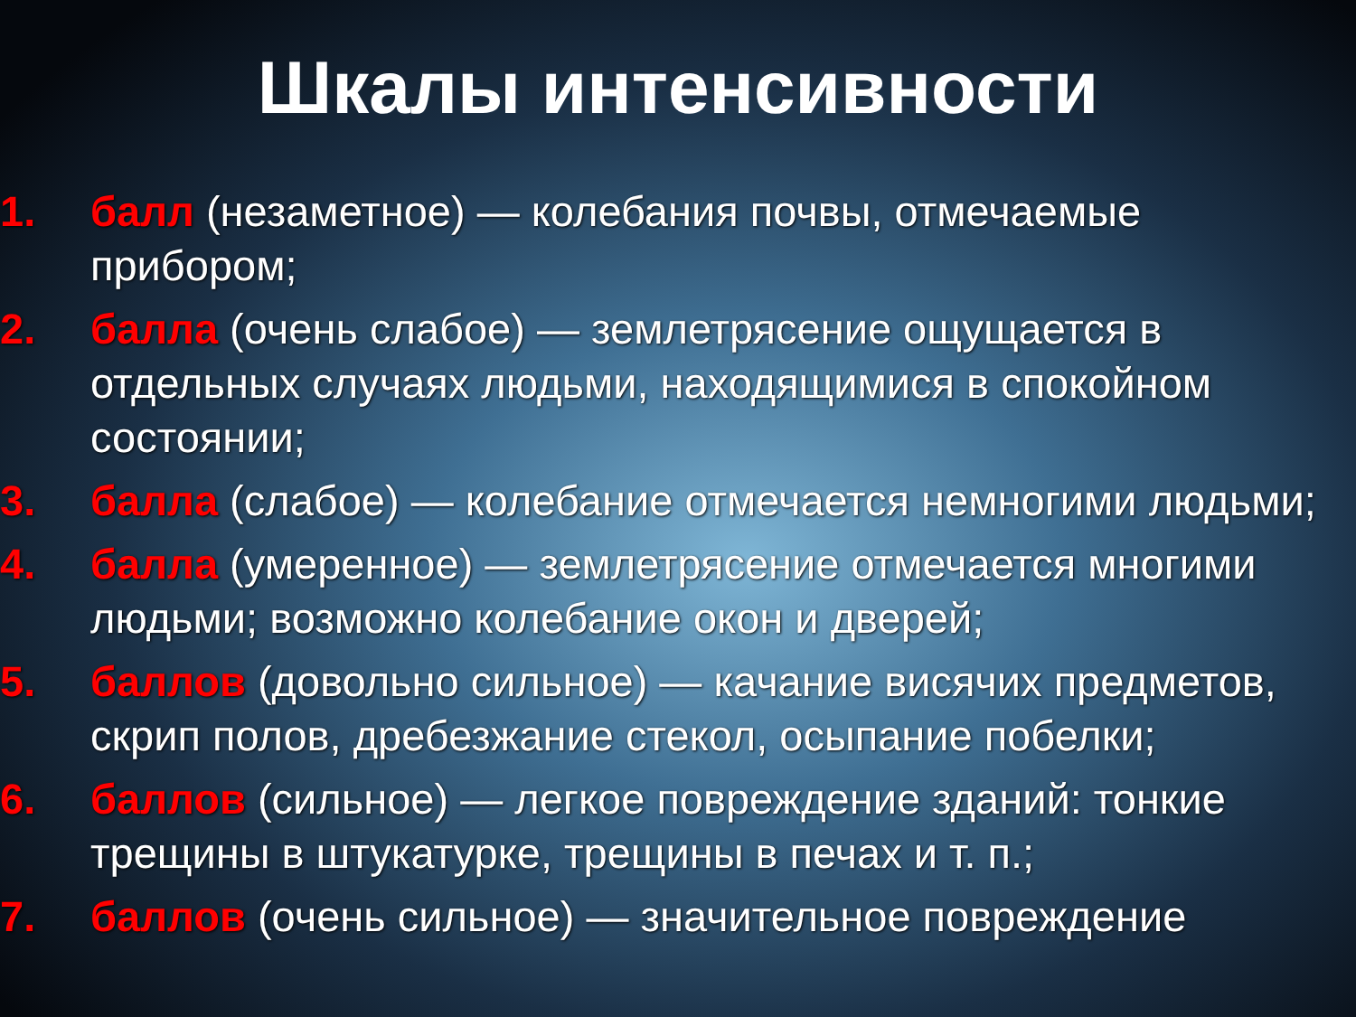Шкалы интенсивности
1. балл (незаметное) — колебания почвы, отмечаемые прибором;
2. балла (очень слабое) — землетрясение ощущается в отдельных случаях людьми, находящимися в спокойном состоянии;
3. балла (слабое) — колебание отмечается немногими людьми;
4. балла (умеренное) — землетрясение отмечается многими людьми; возможно колебание окон и дверей;
5. баллов (довольно сильное) — качание висячих предметов, скрип полов, дребезжание стекол, осыпание побелки;
6. баллов (сильное) — легкое повреждение зданий: тонкие трещины в штукатурке, трещины в печах и т. п.;
7. баллов (очень сильное) — значительное повреждение